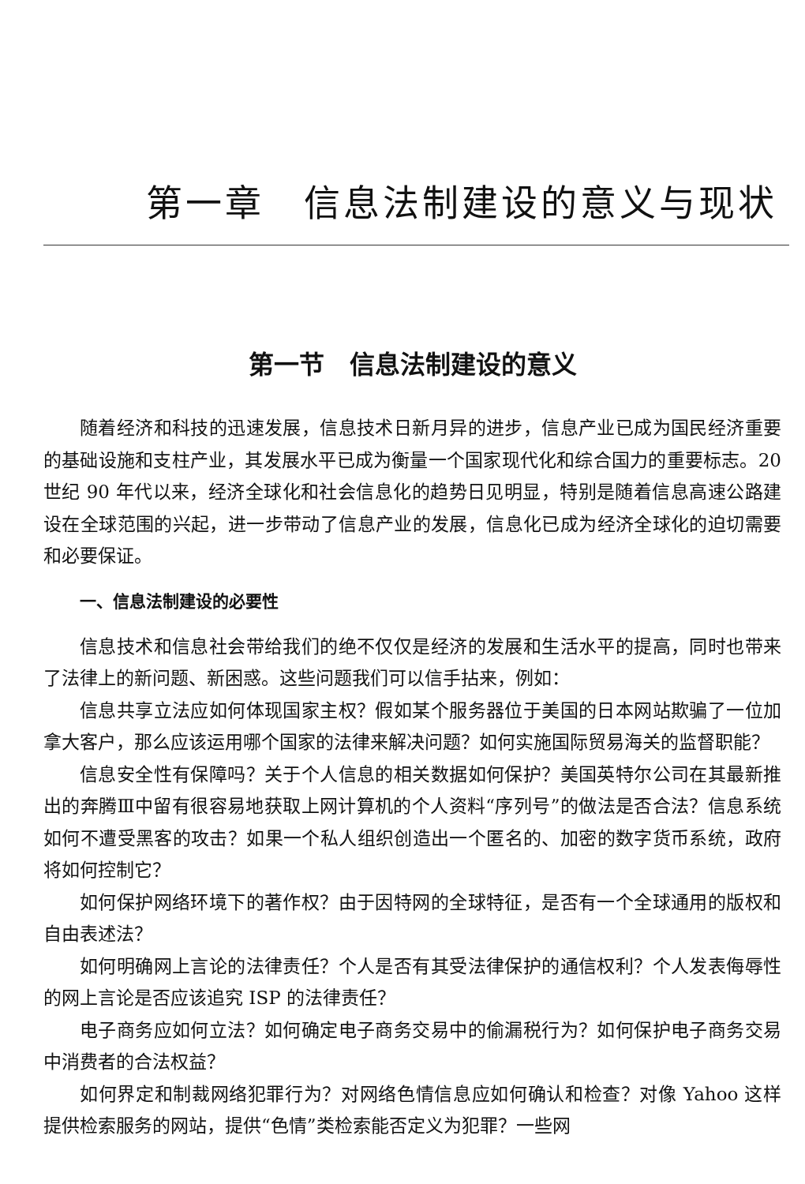第一章　信息法制建设的意义与现状
第一节　信息法制建设的意义
随着经济和科技的迅速发展，信息技术日新月异的进步，信息产业已成为国民经济重要的基础设施和支柱产业，其发展水平已成为衡量一个国家现代化和综合国力的重要标志。20 世纪 90 年代以来，经济全球化和社会信息化的趋势日见明显，特别是随着信息高速公路建设在全球范围的兴起，进一步带动了信息产业的发展，信息化已成为经济全球化的迫切需要和必要保证。
一、信息法制建设的必要性
信息技术和信息社会带给我们的绝不仅仅是经济的发展和生活水平的提高，同时也带来了法律上的新问题、新困惑。这些问题我们可以信手拈来，例如：
信息共享立法应如何体现国家主权？假如某个服务器位于美国的日本网站欺骗了一位加拿大客户，那么应该运用哪个国家的法律来解决问题？如何实施国际贸易海关的监督职能？
信息安全性有保障吗？关于个人信息的相关数据如何保护？美国英特尔公司在其最新推出的奔腾Ⅲ中留有很容易地获取上网计算机的个人资料“序列号”的做法是否合法？信息系统如何不遭受黑客的攻击？如果一个私人组织创造出一个匿名的、加密的数字货币系统，政府将如何控制它？
如何保护网络环境下的著作权？由于因特网的全球特征，是否有一个全球通用的版权和自由表述法？
如何明确网上言论的法律责任？个人是否有其受法律保护的通信权利？个人发表侮辱性的网上言论是否应该追究 ISP 的法律责任？
电子商务应如何立法？如何确定电子商务交易中的偷漏税行为？如何保护电子商务交易中消费者的合法权益？
如何界定和制裁网络犯罪行为？对网络色情信息应如何确认和检查？对像 Yahoo 这样提供检索服务的网站，提供“色情”类检索能否定义为犯罪？一些网